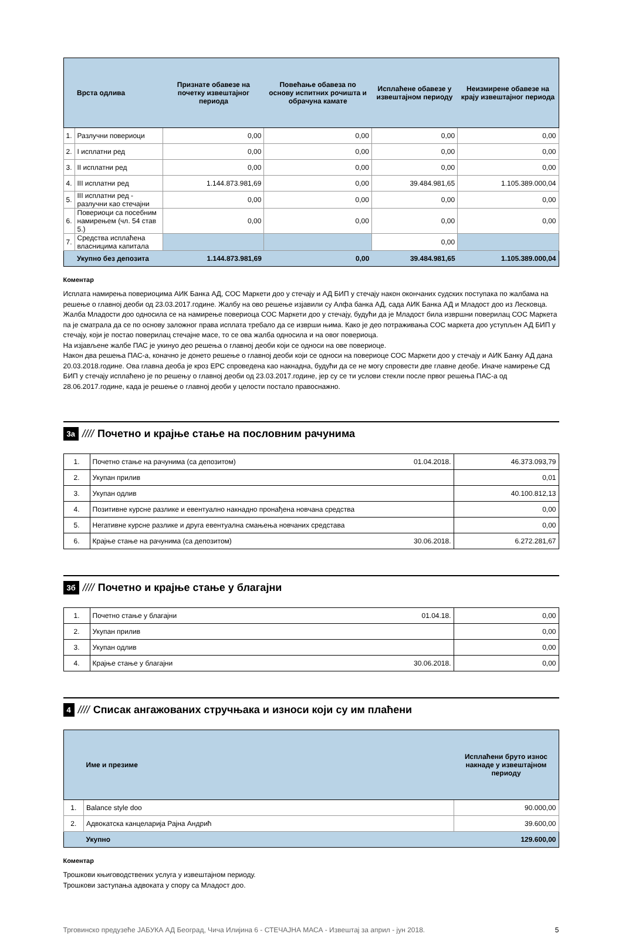| | Врста одлива | Признате обавезе на почетку извештајног периода | Повећање обавеза по основу испитних рочишта и обрачуна камате | Исплаћене обавезе у извештајном периоду | Неизмирене обавезе на крају извештајног периода |
| --- | --- | --- | --- | --- | --- |
| 1. | Разлучни повериоци | 0,00 | 0,00 | 0,00 | 0,00 |
| 2. | I исплатни ред | 0,00 | 0,00 | 0,00 | 0,00 |
| 3. | II исплатни ред | 0,00 | 0,00 | 0,00 | 0,00 |
| 4. | III исплатни ред | 1.144.873.981,69 | 0,00 | 39.484.981,65 | 1.105.389.000,04 |
| 5. | III исплатни ред - разлучни као стечајни | 0,00 | 0,00 | 0,00 | 0,00 |
| 6. | Повериоци са посебним намирењем (чл. 54 став 5.) | 0,00 | 0,00 | 0,00 | 0,00 |
| 7. | Средства исплаћена власницима капитала | | | 0,00 | |
| | Укупно без депозита | 1.144.873.981,69 | 0,00 | 39.484.981,65 | 1.105.389.000,04 |
Коментар
Исплата намирења повериоцима АИК Банка АД, СОС Маркети доо у стечају и АД БИП у стечају након окончаних судских поступака по жалбама на решење о главној деоби од 23.03.2017.године. Жалбу на ово решење изјавили су Алфа банка АД, сада АИК Банка АД и Младост доо из Лесковца. Жалба Младости доо односила се на намирење повериоца СОС Маркети доо у стечају, будући да је Младост била извршни поверилац СОС Маркета па је сматрала да се по основу заложног права исплата требало да се изврши њима. Како је део потраживања СОС маркета доо уступљен АД БИП у стечају, који је постао поверилац стечајне масе, то се ова жалба односила и на овог повериоца.
На изјављене жалбе ПАС је укинуо део решења о главној деоби који се односи на ове повериоце.
Након два решења ПАС-а, коначно је донето решење о главној деоби који се односи на повериоце СОС Маркети доо у стечају и АИК Банку АД дана 20.03.2018.године. Ова главна деоба је кроз ЕРС спроведена као накнадна, будући да се не могу спровести две главне деобе. Иначе намирење СД БИП у стечају исплаћено је по решењу о главној деоби од 23.03.2017.године, јер су се ти услови стекли после првог решења ПАС-а од 28.06.2017.године, када је решење о главној деоби у целости постало правоснажно.
3а ////
Почетно и крајње стање на пословним рачунима
| 1. | Почетно стање на рачунима (са депозитом) | 01.04.2018. | 46.373.093,79 |
| 2. | Укупан прилив | | 0,01 |
| 3. | Укупан одлив | | 40.100.812,13 |
| 4. | Позитивне курсне разлике и евентуално накнадно пронађена новчана средства | | 0,00 |
| 5. | Негативне курсне разлике и друга евентуална смањења новчаних средстава | | 0,00 |
| 6. | Крајње стање на рачунима (са депозитом) | 30.06.2018. | 6.272.281,67 |
3б ////
Почетно и крајње стање у благајни
| 1. | Почетно стање у благајни | 01.04.18. | 0,00 |
| 2. | Укупан прилив | | 0,00 |
| 3. | Укупан одлив | | 0,00 |
| 4. | Крајње стање у благајни | 30.06.2018. | 0,00 |
4 ////
Списак ангажованих стручњака и износи који су им плаћени
| | Име и презиме | Исплаћени бруто износ накнаде у извештајном периоду |
| --- | --- | --- |
| 1. | Balance style doo | 90.000,00 |
| 2. | Адвокатска канцеларија Рајна Андрић | 39.600,00 |
| | Укупно | 129.600,00 |
Коментар
Трошкови књиговодствених услуга у извештајном периоду.
Трошкови заступања адвоката у спору са Младост доо.
Трговинско предузеће ЈАБУКА АД Београд, Чича Илијина 6 - СТЕЧАЈНА МАСА - Извештај за април - јун 2018. 5